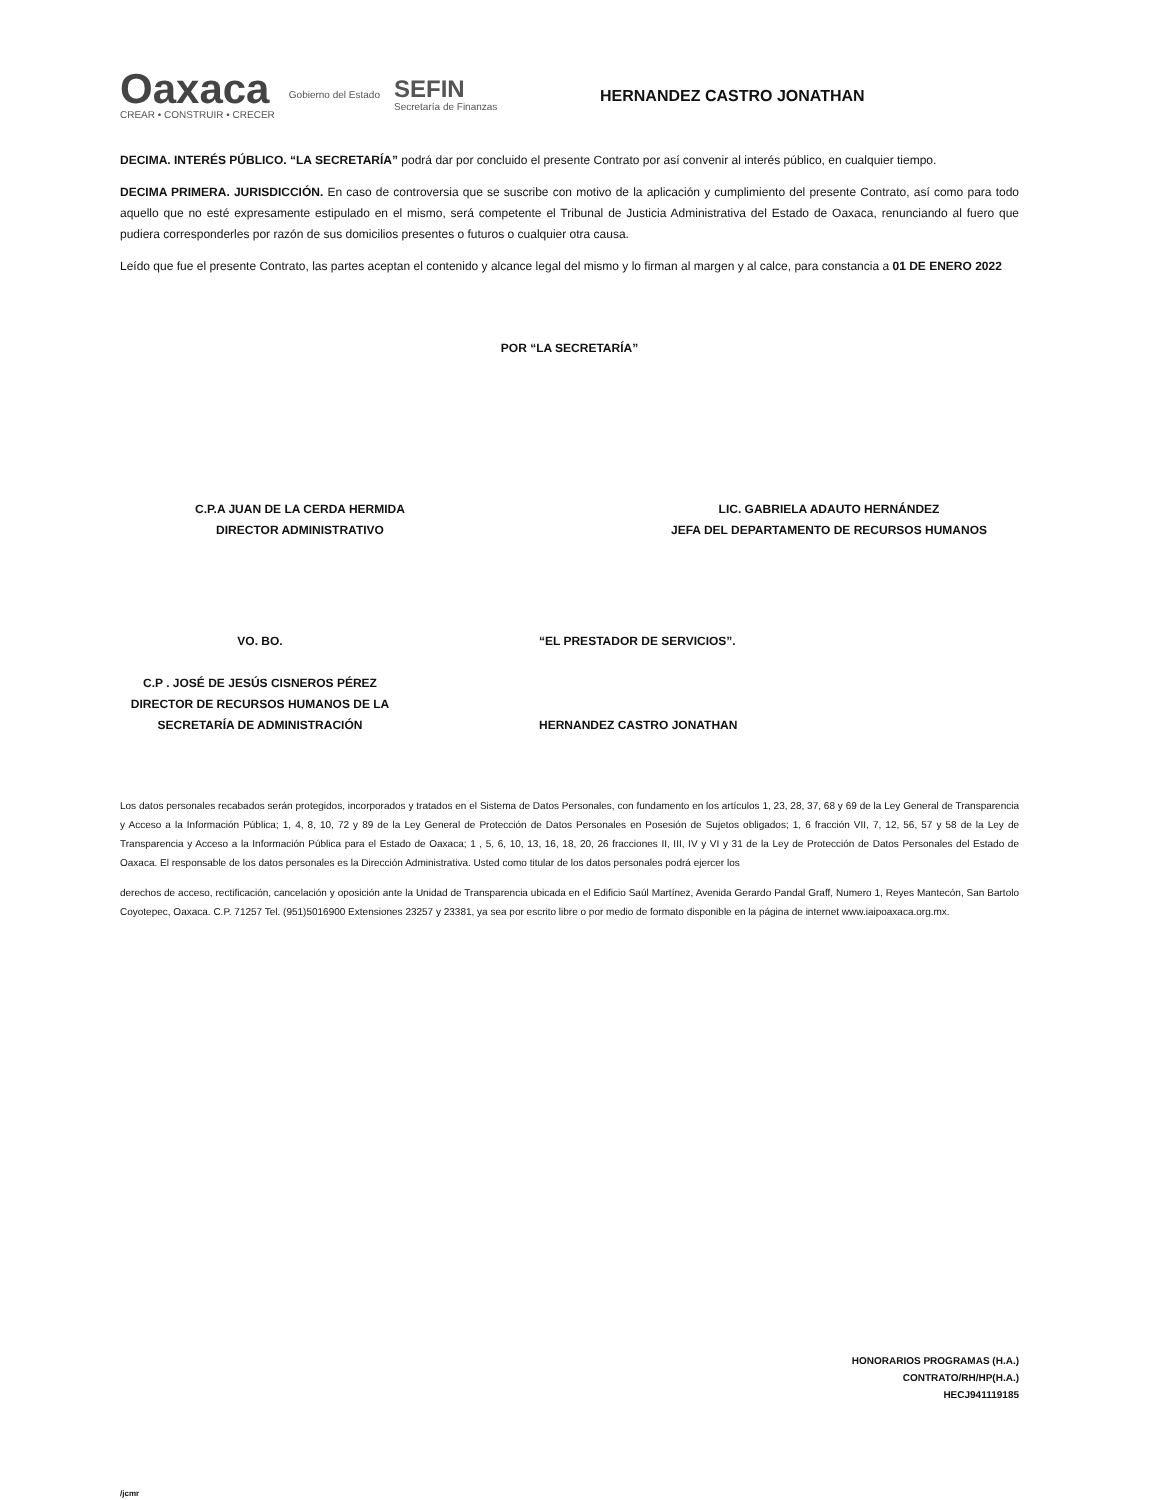Oaxaca
CREAR • CONSTRUIR • CRECER
Gobierno del Estado
SEFIN
Secretaría de Finanzas
HERNANDEZ CASTRO JONATHAN
DECIMA. INTERÉS PÚBLICO. “LA SECRETARÍA” podrá dar por concluido el presente Contrato por así convenir al interés público, en cualquier tiempo.
DECIMA PRIMERA. JURISDICCIÓN. En caso de controversia que se suscribe con motivo de la aplicación y cumplimiento del presente Contrato, así como para todo aquello que no esté expresamente estipulado en el mismo, será competente el Tribunal de Justicia Administrativa del Estado de Oaxaca, renunciando al fuero que pudiera corresponderles por razón de sus domicilios presentes o futuros o cualquier otra causa.
Leído que fue el presente Contrato, las partes aceptan el contenido y alcance legal del mismo y lo firman al margen y al calce, para constancia a 01 DE ENERO 2022
POR “LA SECRETARÍA”
C.P.A JUAN DE LA CERDA HERMIDA
DIRECTOR ADMINISTRATIVO
LIC. GABRIELA ADAUTO HERNÁNDEZ
JEFA DEL DEPARTAMENTO DE RECURSOS HUMANOS
VO. BO.
C.P . JOSÉ DE JESÚS CISNEROS PÉREZ
DIRECTOR DE RECURSOS HUMANOS DE LA SECRETARÍA DE ADMINISTRACIÓN
“EL PRESTADOR DE SERVICIOS”.
HERNANDEZ CASTRO JONATHAN
Los datos personales recabados serán protegidos, incorporados y tratados en el Sistema de Datos Personales, con fundamento en los artículos 1, 23, 28, 37, 68 y 69 de la Ley General de Transparencia y Acceso a la Información Pública; 1, 4, 8, 10, 72 y 89 de la Ley General de Protección de Datos Personales en Posesión de Sujetos obligados; 1, 6 fracción VII, 7, 12, 56, 57 y 58 de la Ley de Transparencia y Acceso a la Información Pública para el Estado de Oaxaca; 1 , 5, 6, 10, 13, 16, 18, 20, 26 fracciones II, III, IV y VI y 31 de la Ley de Protección de Datos Personales del Estado de Oaxaca. El responsable de los datos personales es la Dirección Administrativa. Usted como titular de los datos personales podrá ejercer los
derechos de acceso, rectificación, cancelación y oposición ante la Unidad de Transparencia ubicada en el Edificio Saúl Martínez, Avenida Gerardo Pandal Graff, Numero 1, Reyes Mantecón, San Bartolo Coyotepec, Oaxaca. C.P. 71257 Tel. (951)5016900 Extensiones 23257 y 23381, ya sea por escrito libre o por medio de formato disponible en la página de internet www.iaipoaxaca.org.mx.
HONORARIOS PROGRAMAS (H.A.)
CONTRATO/RH/HP(H.A.)
HECJ941119185
/jcmr